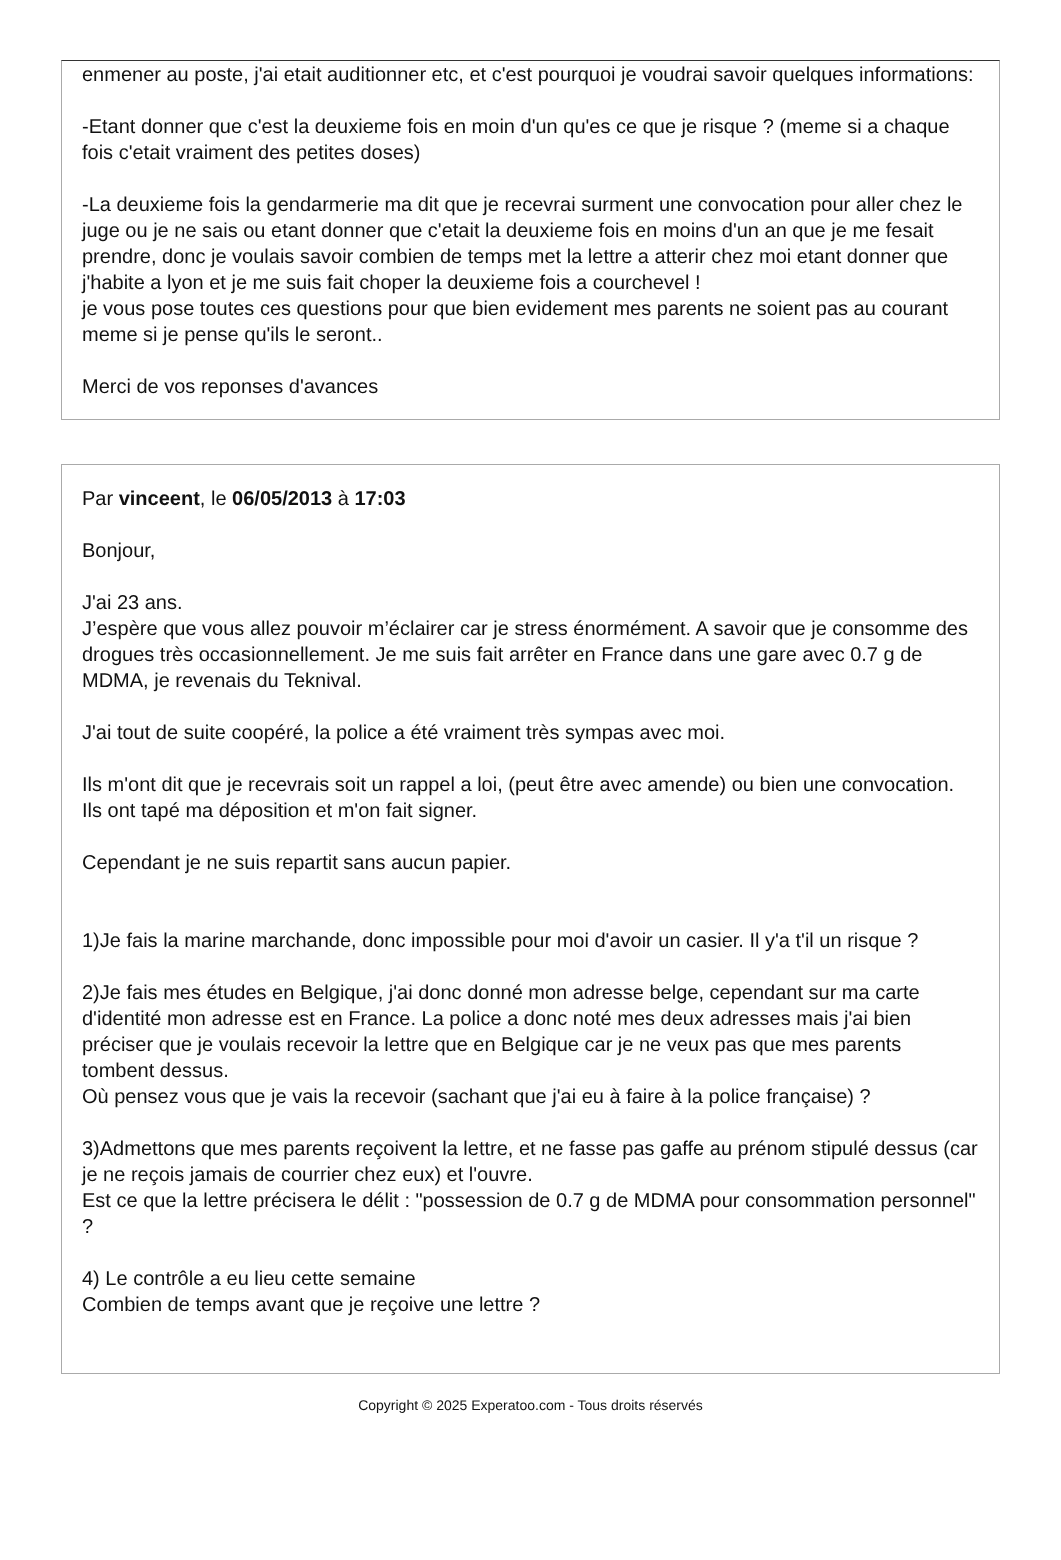enmener au poste, j'ai etait auditionner etc, et c'est pourquoi je voudrai savoir quelques informations:
-Etant donner que c'est la deuxieme fois en moin d'un qu'es ce que je risque ? (meme si a chaque fois c'etait vraiment des petites doses)
-La deuxieme fois la gendarmerie ma dit que je recevrai surment une convocation pour aller chez le juge ou je ne sais ou etant donner que c'etait la deuxieme fois en moins d'un an que je me fesait prendre, donc je voulais savoir combien de temps met la lettre a atterir chez moi etant donner que j'habite a lyon et je me suis fait choper la deuxieme fois a courchevel !
je vous pose toutes ces questions pour que bien evidement mes parents ne soient pas au courant meme si je pense qu'ils le seront..
Merci de vos reponses d'avances
Par vinceent, le 06/05/2013 à 17:03
Bonjour,
J'ai 23 ans.
J’espère que vous allez pouvoir m’éclairer car je stress énormément. A savoir que je consomme des drogues très occasionnellement. Je me suis fait arrêter en France dans une gare avec 0.7 g de MDMA, je revenais du Teknival.
J'ai tout de suite coopéré, la police a été vraiment très sympas avec moi.
Ils m'ont dit que je recevrais soit un rappel a loi, (peut être avec amende) ou bien une convocation.
Ils ont tapé ma déposition et m'on fait signer.
Cependant je ne suis repartit sans aucun papier.
1)Je fais la marine marchande, donc impossible pour moi d'avoir un casier. Il y'a t'il un risque ?
2)Je fais mes études en Belgique, j'ai donc donné mon adresse belge, cependant sur ma carte d'identité mon adresse est en France. La police a donc noté mes deux adresses mais j'ai bien préciser que je voulais recevoir la lettre que en Belgique car je ne veux pas que mes parents tombent dessus.
Où pensez vous que je vais la recevoir (sachant que j'ai eu à faire à la police française) ?
3)Admettons que mes parents reçoivent la lettre, et ne fasse pas gaffe au prénom stipulé dessus (car je ne reçois jamais de courrier chez eux) et l'ouvre.
Est ce que la lettre précisera le délit : "possession de 0.7 g de MDMA pour consommation personnel" ?
4) Le contrôle a eu lieu cette semaine
Combien de temps avant que je reçoive une lettre ?
Copyright © 2025 Experatoo.com - Tous droits réservés